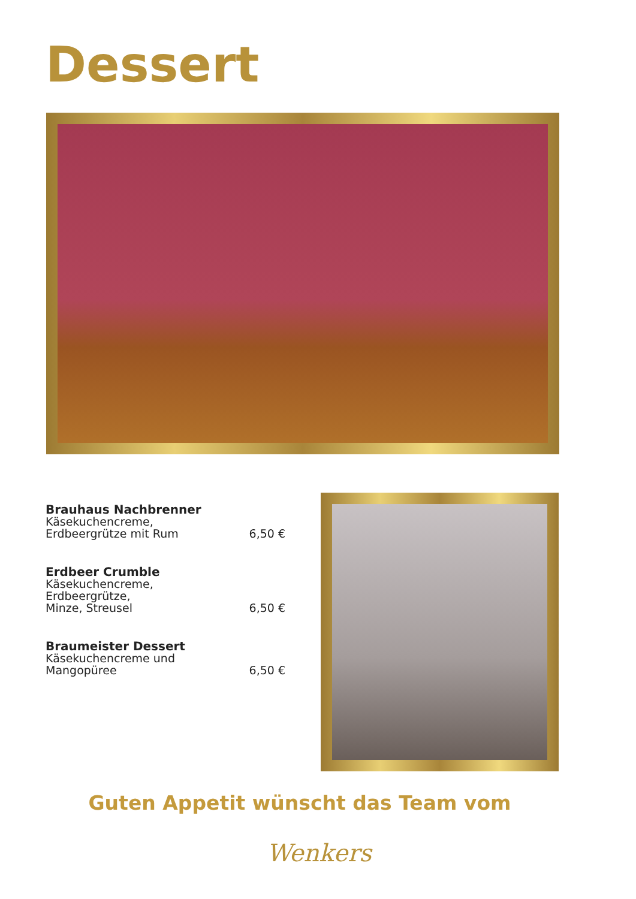Dessert
Brauhaus Nachbrenner
Käsekuchencreme,
Erdbeergrütze mit Rum
6,50 €
Erdbeer Crumble
Käsekuchencreme,
Erdbeergrütze,
Minze, Streusel
6,50 €
Braumeister Dessert
Käsekuchencreme und
Mangopüree
6,50 €
Guten Appetit wünscht das Team vom
Wenkers